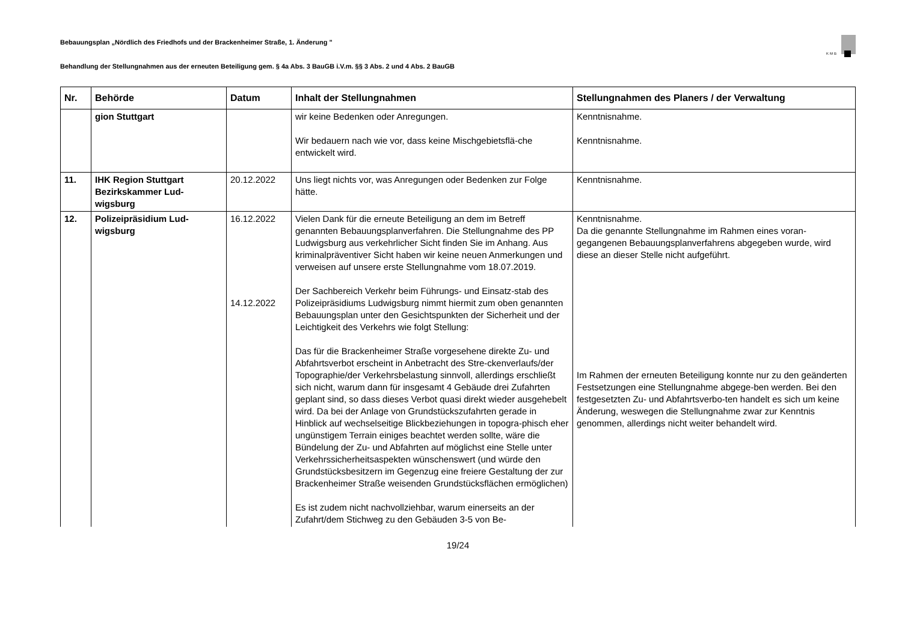KMB
Bebauungsplan „Nördlich des Friedhofs und der Brackenheimer Straße, 1. Änderung "
Behandlung der Stellungnahmen aus der erneuten Beteiligung gem. § 4a Abs. 3 BauGB i.V.m. §§ 3 Abs. 2 und 4 Abs. 2 BauGB
| Nr. | Behörde | Datum | Inhalt der Stellungnahmen | Stellungnahmen des Planers / der Verwaltung |
| --- | --- | --- | --- | --- |
| | gion Stuttgart | | wir keine Bedenken oder Anregungen. Wir bedauern nach wie vor, dass keine Mischgebietsflä-che entwickelt wird. | Kenntnisnahme. Kenntnisnahme. |
| 11. | IHK Region Stuttgart Bezirkskammer Lud-wigsburg | 20.12.2022 | Uns liegt nichts vor, was Anregungen oder Bedenken zur Folge hätte. | Kenntnisnahme. |
| 12. | Polizeipräsidium Lud-wigsburg | 16.12.2022 14.12.2022 | Vielen Dank für die erneute Beteiligung an dem im Betreff genannten Bebauungsplanverfahren. Die Stellungnahme des PP Ludwigsburg aus verkehrlicher Sicht finden Sie im Anhang. Aus kriminalpräventiver Sicht haben wir keine neuen Anmerkungen und verweisen auf unsere erste Stellungnahme vom 18.07.2019. Der Sachbereich Verkehr beim Führungs- und Einsatz-stab des Polizeipräsidiums Ludwigsburg nimmt hiermit zum oben genannten Bebauungsplan unter den Gesichtspunkten der Sicherheit und der Leichtigkeit des Verkehrs wie folgt Stellung: Das für die Brackenheimer Straße vorgesehene direkte Zu- und Abfahrtsverbot erscheint in Anbetracht des Stre-ckenverlaufs/der Topographie/der Verkehrsbelastung sinnvoll, allerdings erschließt sich nicht, warum dann für insgesamt 4 Gebäude drei Zufahrten geplant sind, so dass dieses Verbot quasi direkt wieder ausgehebelt wird. Da bei der Anlage von Grundstückszufahrten gerade in Hinblick auf wechselseitige Blickbeziehungen in topogra-phisch eher ungünstigem Terrain einiges beachtet werden sollte, wäre die Bündelung der Zu- und Abfahrten auf möglichst eine Stelle unter Verkehrssicherheitsaspekten wünschenswert (und würde den Grundstücksbesitzern im Gegenzug eine freiere Gestaltung der zur Brackenheimer Straße weisenden Grundstücksflächen ermöglichen) Es ist zudem nicht nachvollziehbar, warum einerseits an der Zufahrt/dem Stichweg zu den Gebäuden 3-5 von Be- | Kenntnisnahme. Da die genannte Stellungnahme im Rahmen eines voran-gegangenen Bebauungsplanverfahrens abgegeben wurde, wird diese an dieser Stelle nicht aufgeführt. Im Rahmen der erneuten Beteiligung konnte nur zu den geänderten Festsetzungen eine Stellungnahme abgege-ben werden. Bei den festgesetzten Zu- und Abfahrtsverbo-ten handelt es sich um keine Änderung, weswegen die Stellungnahme zwar zur Kenntnis genommen, allerdings nicht weiter behandelt wird. |
19/24